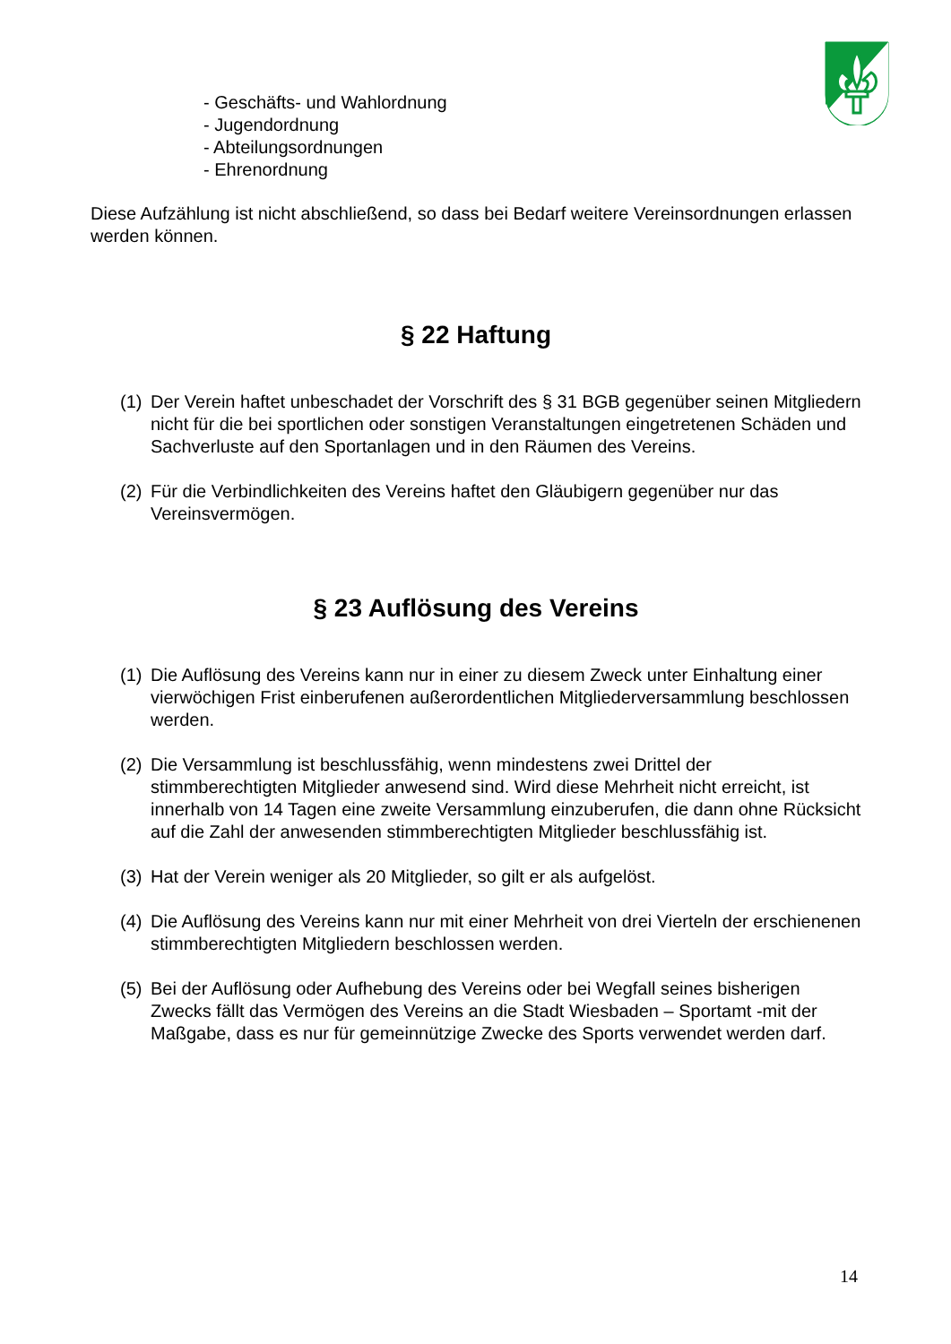- Geschäfts- und Wahlordnung
- Jugendordnung
- Abteilungsordnungen
- Ehrenordnung
Diese Aufzählung ist nicht abschließend, so dass bei Bedarf weitere Vereinsordnungen erlassen werden können.
§ 22 Haftung
(1) Der Verein haftet unbeschadet der Vorschrift des § 31 BGB gegenüber seinen Mitgliedern nicht für die bei sportlichen oder sonstigen Veranstaltungen eingetretenen Schäden und Sachverluste auf den Sportanlagen und in den Räumen des Vereins.
(2) Für die Verbindlichkeiten des Vereins haftet den Gläubigern gegenüber nur das Vereinsvermögen.
§ 23 Auflösung des Vereins
(1) Die Auflösung des Vereins kann nur in einer zu diesem Zweck unter Einhaltung einer vierwöchigen Frist einberufenen außerordentlichen Mitgliederversammlung beschlossen werden.
(2) Die Versammlung ist beschlussfähig, wenn mindestens zwei Drittel der stimmberechtigten Mitglieder anwesend sind. Wird diese Mehrheit nicht erreicht, ist innerhalb von 14 Tagen eine zweite Versammlung einzuberufen, die dann ohne Rücksicht auf die Zahl der anwesenden stimmberechtigten Mitglieder beschlussfähig ist.
(3) Hat der Verein weniger als 20 Mitglieder, so gilt er als aufgelöst.
(4) Die Auflösung des Vereins kann nur mit einer Mehrheit von drei Vierteln der erschienenen stimmberechtigten Mitgliedern beschlossen werden.
(5) Bei der Auflösung oder Aufhebung des Vereins oder bei Wegfall seines bisherigen Zwecks fällt das Vermögen des Vereins an die Stadt Wiesbaden – Sportamt -mit der
Maßgabe, dass es nur für gemeinnützige Zwecke des Sports verwendet werden darf.
14